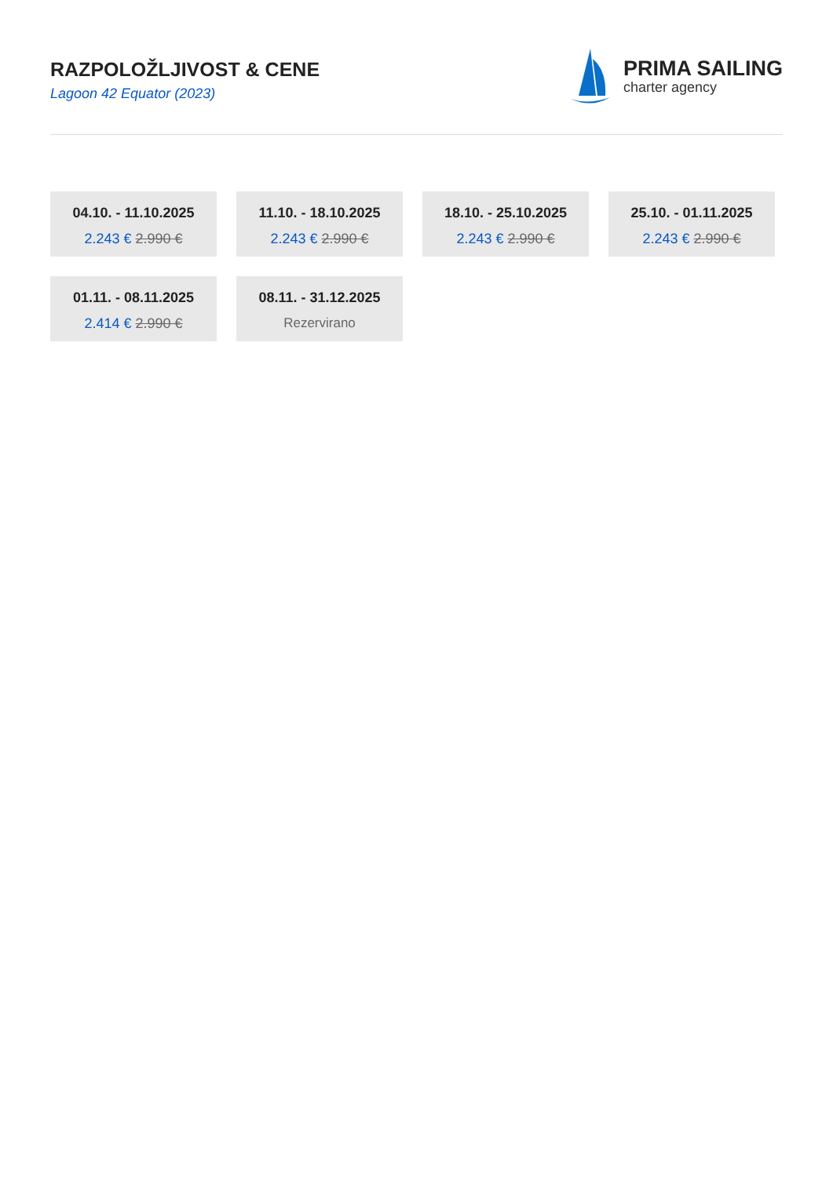RAZPOLOŽLJIVOST & CENE
Lagoon 42 Equator (2023)
PRIMA SAILING
charter agency
04.10. - 11.10.2025
2.243 € 2.990 €
11.10. - 18.10.2025
2.243 € 2.990 €
18.10. - 25.10.2025
2.243 € 2.990 €
25.10. - 01.11.2025
2.243 € 2.990 €
01.11. - 08.11.2025
2.414 € 2.990 €
08.11. - 31.12.2025
Rezervirano